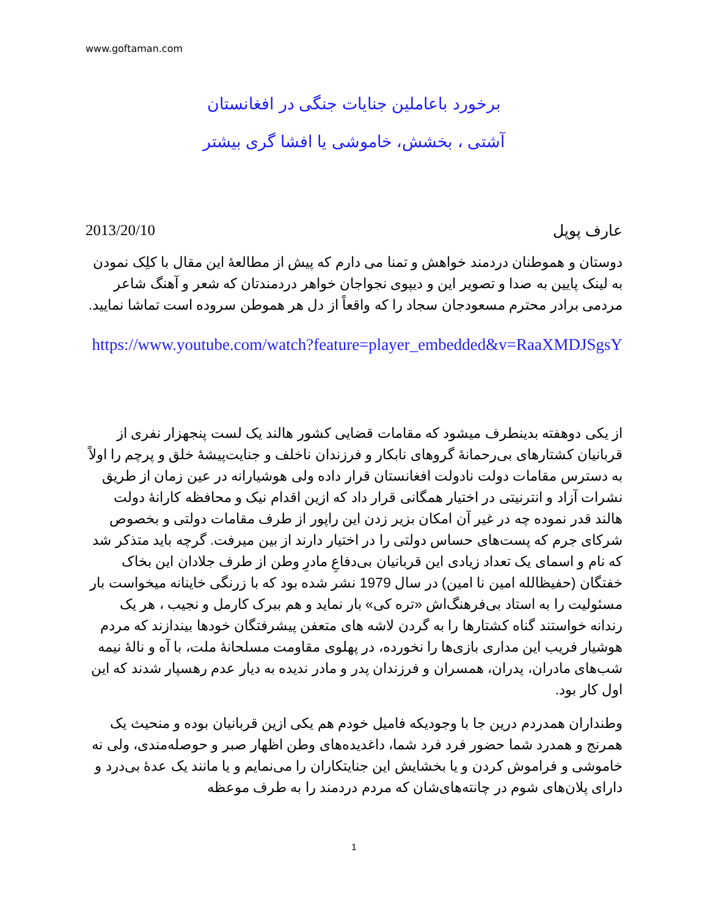www.goftaman.com
برخورد باعاملین جنایات جنگی در افغانستان
آشتی ، بخشش، خاموشی یا افشا گری بیشتر
2013/20/10 عارف پوپل
دوستان و هموطنان دردمند خواهش و تمنا می دارم که پیش از مطالعهٔ این مقال با کلِک نمودن به لینک پایین به صدا و تصویر این و دیپوی نجواجان خواهر دردمندتان که شعر و آهنگ شاعر مردمی برادر محترم مسعودجان سجاد را که واقعاً از دل هر هموطن سروده است تماشا نمایید.
https://www.youtube.com/watch?feature=player_embedded&v=RaaXMDJSgsY
از یکی دوهفته بدینطرف میشود که مقامات قضایی کشور هالند یک لست پنجهزار نفری از قربانیان کشتارهای بی‌رحمانهٔ گروهای نابکار و فرزندان ناخلف و جنایت‌پیشهٔ خلق و پرچم را اولاً به دسترس مقامات دولت نادولت افغانستان قرار داده ولی هوشیارانه در عین زمان از طریق نشرات آزاد و انترنیتی در اختیار همگانی قرار داد که ازین اقدام نیک و محافظه کارانهٔ دولت هالند قدر نموده چه در غیر آن امکان بزیر زدن این راپور از طرف مقامات دولتی و بخصوص شرکای جرم که پست‌های حساس دولتی را در اختیار دارند از بین میرفت. گرچه باید متذکر شد که نام و اسمای یک تعداد زیادی این قربانیان بی‌دفاعِ مادرِ وطن از طرف جلادان این بخاک خفتگان (حفیظالله امین نا امین) در سال 1979 نشر شده بود که با زرنگی خاینانه میخواست بار مسئولیت را به استاد بی‌فرهنگ‌اش «تره کی» بار نماید و هم ببرک کارمل و نجیب ، هر یک رندانه خواستند گناه کشتارها را به گردن لاشه های متعفن پیشرفتگان خودها بیندازند که مردم هوشیار فریب این مداری بازی‌ها را نخورده، در پهلوی مقاومت مسلحانهٔ ملت، با آه و نالهٔ نیمه شب‌های مادران، پدران، همسران و فرزندان پدر و مادر ندیده به دیار عدم رهسپار شدند که این اول کار بود.
وطنداران همدردم درین جا با وجودیکه فامیل خودم هم یکی ازین قربانیان بوده و منحیث یک همرنج و همدرد شما حضور فرد فرد شما، داغدیده‌های وطن اظهار صبر و حوصله‌مندی، ولی نه خاموشی و فراموش کردن و یا بخشایش این جنایتکاران را می‌نمایم و یا مانند یک عدهٔ بی‌درد و دارای پلان‌های شوم در چانته‌های‌شان که مردم دردمند را به طرف موعظه
1